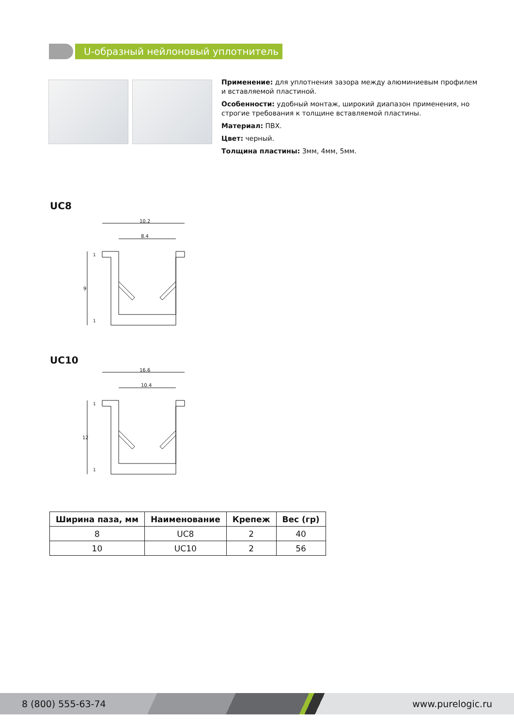U-образный нейлоновый уплотнитель
Применение: для уплотнения зазора между алюминиевым профилем и вставляемой пластиной.
Особенности: удобный монтаж, широкий диапазон применения, но строгие требования к толщине вставляемой пластины.
Материал: ПВХ.
Цвет: черный.
Толщина пластины: 3мм, 4мм, 5мм.
UC8
10.2
8.4
9
1
1
UC10
16.6
10.4
12
1
1
| Ширина паза, мм | Наименование | Крепеж | Вес (гр) |
| --- | --- | --- | --- |
| 8 | UC8 | 2 | 40 |
| 10 | UC10 | 2 | 56 |
8 (800) 555-63-74 www.purelogic.ru